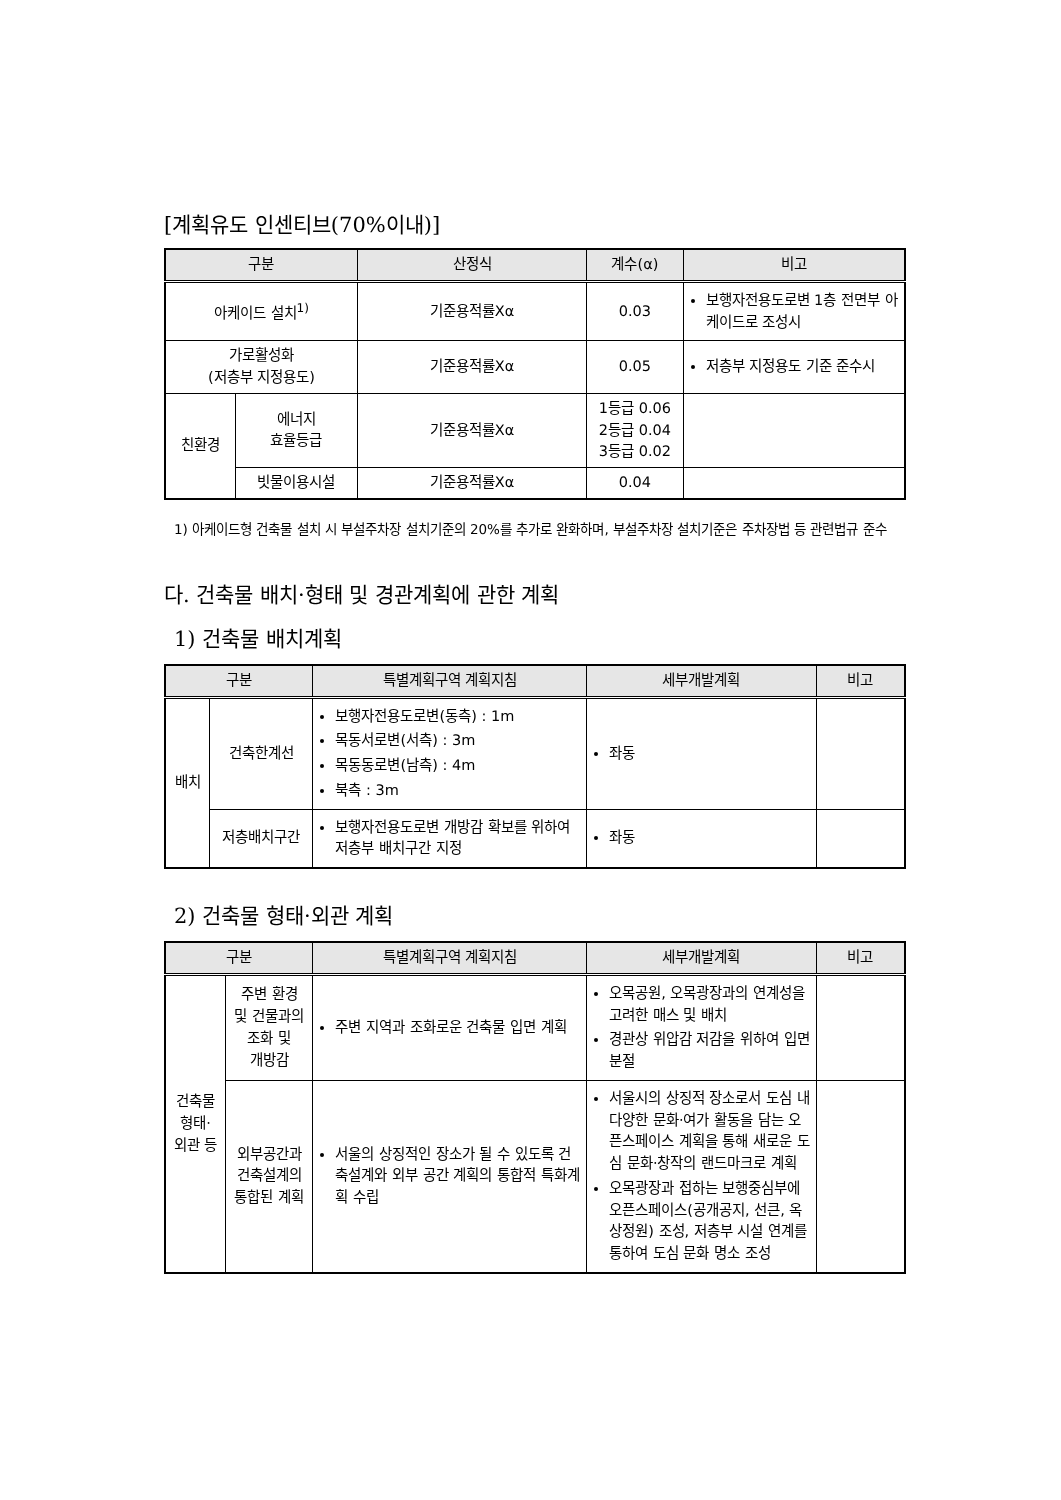[계획유도 인센티브(70%이내)]
| 구분 | | 산정식 | 계수(α) | 비고 |
| --- | --- | --- | --- | --- |
| 아케이드 설치<sup>1)</sup> | | 기준용적률Xα | 0.03 | 보행자전용도로변 1층 전면부 아케이드로 조성시 |
| 가로활성화 (저층부 지정용도) | | 기준용적률Xα | 0.05 | 저층부 지정용도 기준 준수시 |
| 친환경 | 에너지 효율등급 | 기준용적률Xα | 1등급 0.06 2등급 0.04 3등급 0.02 | |
| | 빗물이용시설 | 기준용적률Xα | 0.04 | |
1) 아케이드형 건축물 설치 시 부설주차장 설치기준의 20%를 추가로 완화하며, 부설주차장 설치기준은 주차장법 등 관련법규 준수
다. 건축물 배치·형태 및 경관계획에 관한 계획
1) 건축물 배치계획
| 구분 | | 특별계획구역 계획지침 | 세부개발계획 | 비고 |
| --- | --- | --- | --- | --- |
| 배치 | 건축한계선 | 보행자전용도로변(동측) : 1m 목동서로변(서측) : 3m 목동동로변(남측) : 4m 북측 : 3m | 좌동 | |
| | 저층배치구간 | 보행자전용도로변 개방감 확보를 위하여 저층부 배치구간 지정 | 좌동 | |
2) 건축물 형태·외관 계획
| 구분 | | 특별계획구역 계획지침 | 세부개발계획 | 비고 |
| --- | --- | --- | --- | --- |
| 건축물 형태· 외관 등 | 주변 환경 및 건물과의 조화 및 개방감 | 주변 지역과 조화로운 건축물 입면 계획 | 오목공원, 오목광장과의 연계성을 고려한 매스 및 배치 경관상 위압감 저감을 위하여 입면 분절 | |
| | 외부공간과 건축설계의 통합된 계획 | 서울의 상징적인 장소가 될 수 있도록 건축설계와 외부 공간 계획의 통합적 특화계획 수립 | 서울시의 상징적 장소로서 도심 내 다양한 문화·여가 활동을 담는 오픈스페이스 계획을 통해 새로운 도심 문화·창작의 랜드마크로 계획 오목광장과 접하는 보행중심부에 오픈스페이스(공개공지, 선큰, 옥상정원) 조성, 저층부 시설 연계를 통하여 도심 문화 명소 조성 | |